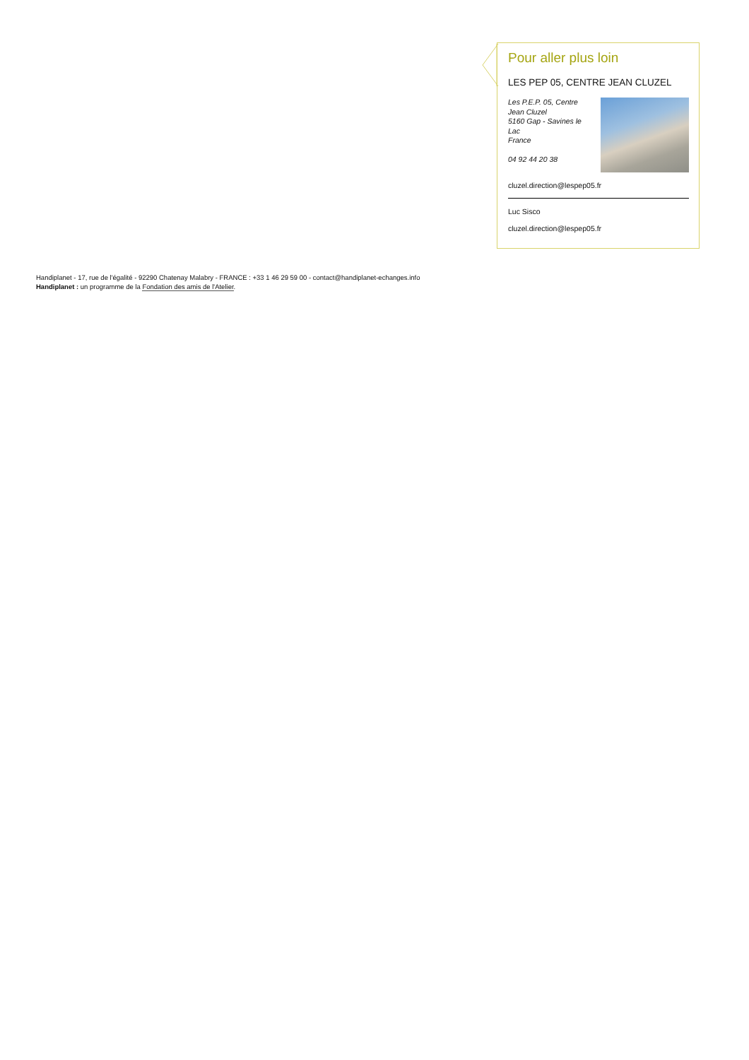Pour aller plus loin
LES PEP 05, CENTRE JEAN CLUZEL
Les P.E.P. 05, Centre Jean Cluzel
5160 Gap - Savines le Lac
France
04 92 44 20 38
cluzel.direction@lespep05.fr
Luc Sisco
cluzel.direction@lespep05.fr
Handiplanet - 17, rue de l'égalité - 92290 Chatenay Malabry - FRANCE : +33 1 46 29 59 00 - contact@handiplanet-echanges.info
Handiplanet : un programme de la Fondation des amis de l'Atelier.